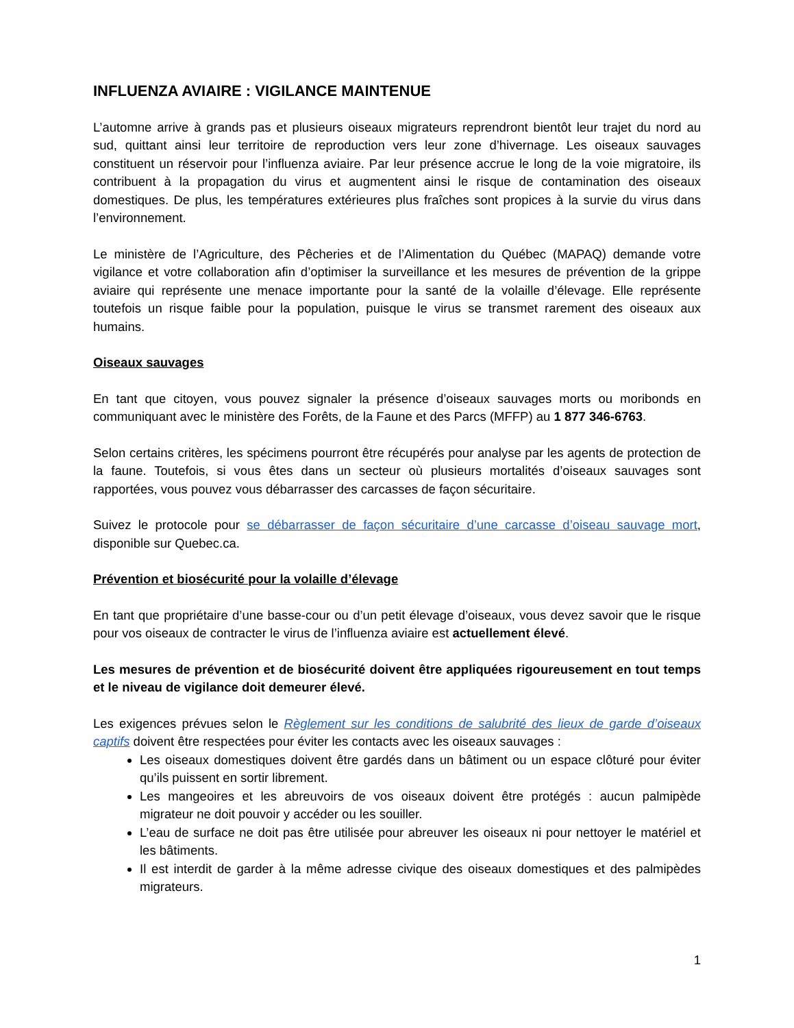INFLUENZA AVIAIRE : VIGILANCE MAINTENUE
L’automne arrive à grands pas et plusieurs oiseaux migrateurs reprendront bientôt leur trajet du nord au sud, quittant ainsi leur territoire de reproduction vers leur zone d’hivernage. Les oiseaux sauvages constituent un réservoir pour l’influenza aviaire. Par leur présence accrue le long de la voie migratoire, ils contribuent à la propagation du virus et augmentent ainsi le risque de contamination des oiseaux domestiques. De plus, les températures extérieures plus fraîches sont propices à la survie du virus dans l’environnement.
Le ministère de l’Agriculture, des Pêcheries et de l’Alimentation du Québec (MAPAQ) demande votre vigilance et votre collaboration afin d’optimiser la surveillance et les mesures de prévention de la grippe aviaire qui représente une menace importante pour la santé de la volaille d’élevage. Elle représente toutefois un risque faible pour la population, puisque le virus se transmet rarement des oiseaux aux humains.
Oiseaux sauvages
En tant que citoyen, vous pouvez signaler la présence d’oiseaux sauvages morts ou moribonds en communiquant avec le ministère des Forêts, de la Faune et des Parcs (MFFP) au 1 877 346-6763.
Selon certains critères, les spécimens pourront être récupérés pour analyse par les agents de protection de la faune. Toutefois, si vous êtes dans un secteur où plusieurs mortalités d’oiseaux sauvages sont rapportées, vous pouvez vous débarrasser des carcasses de façon sécuritaire.
Suivez le protocole pour se débarrasser de façon sécuritaire d’une carcasse d’oiseau sauvage mort, disponible sur Quebec.ca.
Prévention et biosécurité pour la volaille d’élevage
En tant que propriétaire d’une basse-cour ou d’un petit élevage d’oiseaux, vous devez savoir que le risque pour vos oiseaux de contracter le virus de l’influenza aviaire est actuellement élevé.
Les mesures de prévention et de biosécurité doivent être appliquées rigoureusement en tout temps et le niveau de vigilance doit demeurer élevé.
Les exigences prévues selon le Règlement sur les conditions de salubrité des lieux de garde d’oiseaux captifs doivent être respectées pour éviter les contacts avec les oiseaux sauvages :
Les oiseaux domestiques doivent être gardés dans un bâtiment ou un espace clôturé pour éviter qu’ils puissent en sortir librement.
Les mangeoires et les abreuvoirs de vos oiseaux doivent être protégés : aucun palmipède migrateur ne doit pouvoir y accéder ou les souiller.
L’eau de surface ne doit pas être utilisée pour abreuver les oiseaux ni pour nettoyer le matériel et les bâtiments.
Il est interdit de garder à la même adresse civique des oiseaux domestiques et des palmipèdes migrateurs.
1